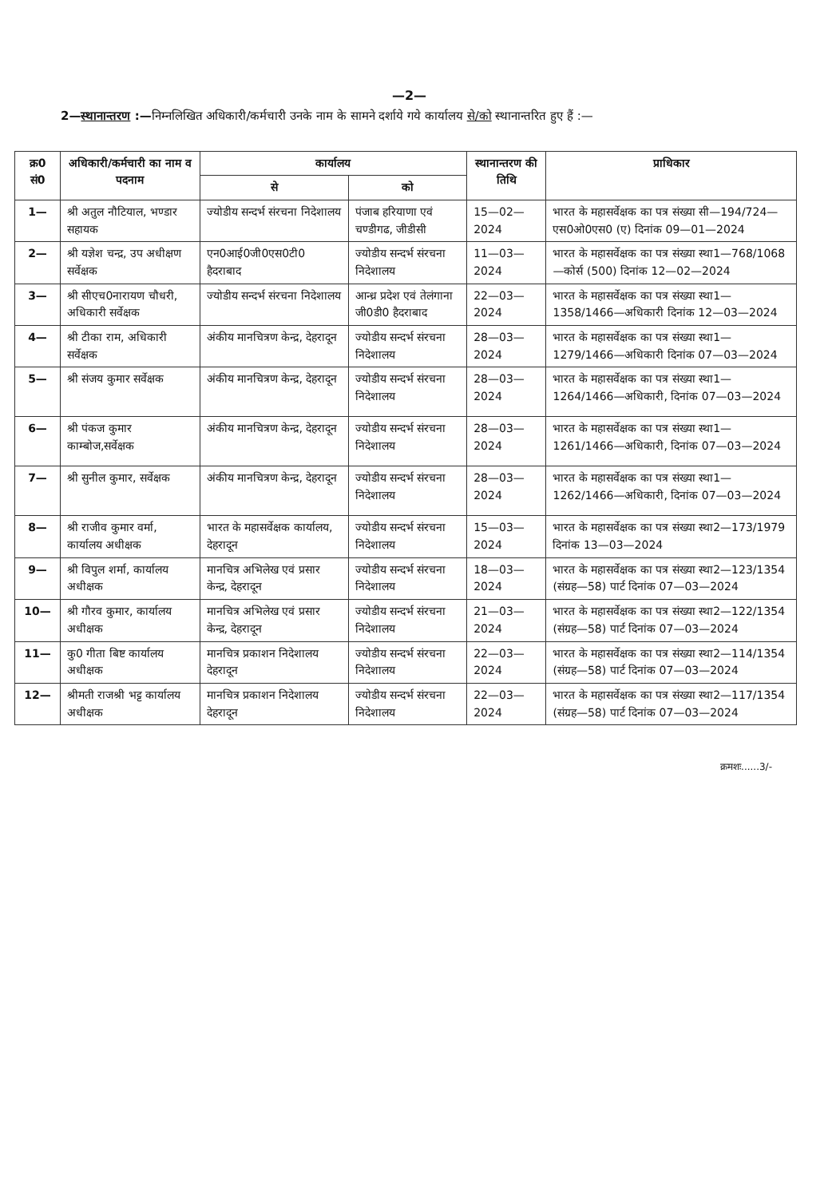—2—
2—स्थानान्तरण :—निम्नलिखित अधिकारी/कर्मचारी उनके नाम के सामने दर्शाये गये कार्यालय से/को स्थानान्तरित हुए हैं :—
| क्र0 सं0 | अधिकारी/कर्मचारी का नाम व पदनाम | कार्यालय | | स्थानान्तरण की तिथि | प्राधिकार |
| --- | --- | --- | --- | --- | --- |
| | | से | को | | |
| 1— | श्री अतुल नौटियाल, भण्डार सहायक | ज्योडीय सन्दर्भ संरचना निदेशालय | पंजाब हरियाणा एवं चण्डीगढ, जीडीसी | 15—02—2024 | भारत के महासर्वेक्षक का पत्र संख्या सी—194/724—एस0ओ0एस0 (ए) दिनांक 09—01—2024 |
| 2— | श्री यज्ञेश चन्द्र, उप अधीक्षण सर्वेक्षक | एन0आई0जी0एस0टी0 हैदराबाद | ज्योडीय सन्दर्भ संरचना निदेशालय | 11—03—2024 | भारत के महासर्वेक्षक का पत्र संख्या स्था1—768/1068—कोर्स (500) दिनांक 12—02—2024 |
| 3— | श्री सीएच0नारायण चौधरी, अधिकारी सर्वेक्षक | ज्योडीय सन्दर्भ संरचना निदेशालय | आन्ध्र प्रदेश एवं तेलंगाना जी0डी0 हैदराबाद | 22—03—2024 | भारत के महासर्वेक्षक का पत्र संख्या स्था1—1358/1466—अधिकारी दिनांक 12—03—2024 |
| 4— | श्री टीका राम, अधिकारी सर्वेक्षक | अंकीय मानचित्रण केन्द्र, देहरादून | ज्योडीय सन्दर्भ संरचना निदेशालय | 28—03—2024 | भारत के महासर्वेक्षक का पत्र संख्या स्था1—1279/1466—अधिकारी दिनांक 07—03—2024 |
| 5— | श्री संजय कुमार सर्वेक्षक | अंकीय मानचित्रण केन्द्र, देहरादून | ज्योडीय सन्दर्भ संरचना निदेशालय | 28—03—2024 | भारत के महासर्वेक्षक का पत्र संख्या स्था1—1264/1466—अधिकारी, दिनांक 07—03—2024 |
| 6— | श्री पंकज कुमार काम्बोज,सर्वेक्षक | अंकीय मानचित्रण केन्द्र, देहरादून | ज्योडीय सन्दर्भ संरचना निदेशालय | 28—03—2024 | भारत के महासर्वेक्षक का पत्र संख्या स्था1—1261/1466—अधिकारी, दिनांक 07—03—2024 |
| 7— | श्री सुनील कुमार, सर्वेक्षक | अंकीय मानचित्रण केन्द्र, देहरादून | ज्योडीय सन्दर्भ संरचना निदेशालय | 28—03—2024 | भारत के महासर्वेक्षक का पत्र संख्या स्था1—1262/1466—अधिकारी, दिनांक 07—03—2024 |
| 8— | श्री राजीव कुमार वर्मा, कार्यालय अधीक्षक | भारत के महासर्वेक्षक कार्यालय, देहरादून | ज्योडीय सन्दर्भ संरचना निदेशालय | 15—03—2024 | भारत के महासर्वेक्षक का पत्र संख्या स्था2—173/1979 दिनांक 13—03—2024 |
| 9— | श्री विपुल शर्मा, कार्यालय अधीक्षक | मानचित्र अभिलेख एवं प्रसार केन्द्र, देहरादून | ज्योडीय सन्दर्भ संरचना निदेशालय | 18—03—2024 | भारत के महासर्वेक्षक का पत्र संख्या स्था2—123/1354 (संग्रह—58) पार्ट दिनांक 07—03—2024 |
| 10— | श्री गौरव कुमार, कार्यालय अधीक्षक | मानचित्र अभिलेख एवं प्रसार केन्द्र, देहरादून | ज्योडीय सन्दर्भ संरचना निदेशालय | 21—03—2024 | भारत के महासर्वेक्षक का पत्र संख्या स्था2—122/1354 (संग्रह—58) पार्ट दिनांक 07—03—2024 |
| 11— | कु0 गीता बिष्ट कार्यालय अधीक्षक | मानचित्र प्रकाशन निदेशालय देहरादून | ज्योडीय सन्दर्भ संरचना निदेशालय | 22—03—2024 | भारत के महासर्वेक्षक का पत्र संख्या स्था2—114/1354 (संग्रह—58) पार्ट दिनांक 07—03—2024 |
| 12— | श्रीमती राजश्री भट्ट कार्यालय अधीक्षक | मानचित्र प्रकाशन निदेशालय देहरादून | ज्योडीय सन्दर्भ संरचना निदेशालय | 22—03—2024 | भारत के महासर्वेक्षक का पत्र संख्या स्था2—117/1354 (संग्रह—58) पार्ट दिनांक 07—03—2024 |
क्रमशः......3/-